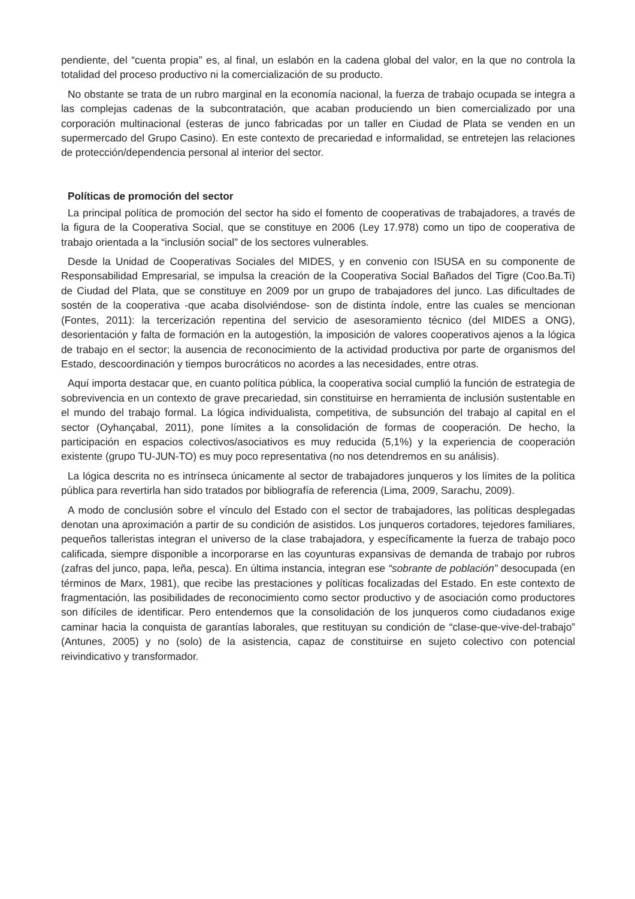pendiente, del “cuenta propia” es, al final, un eslabón en la cadena global del valor, en la que no controla la totalidad del proceso productivo ni la comercialización de su producto.
No obstante se trata de un rubro marginal en la economía nacional, la fuerza de trabajo ocupada se integra a las complejas cadenas de la subcontratación, que acaban produciendo un bien comercializado por una corporación multinacional (esteras de junco fabricadas por un taller en Ciudad de Plata se venden en un supermercado del Grupo Casino). En este contexto de precariedad e informalidad, se entretejen las relaciones de protección/dependencia personal al interior del sector.
Políticas de promoción del sector
La principal política de promoción del sector ha sido el fomento de cooperativas de trabajadores, a través de la figura de la Cooperativa Social, que se constituye en 2006 (Ley 17.978) como un tipo de cooperativa de trabajo orientada a la “inclusión social” de los sectores vulnerables.
Desde la Unidad de Cooperativas Sociales del MIDES, y en convenio con ISUSA en su componente de Responsabilidad Empresarial, se impulsa la creación de la Cooperativa Social Bañados del Tigre (Coo.Ba.Ti) de Ciudad del Plata, que se constituye en 2009 por un grupo de trabajadores del junco. Las dificultades de sostén de la cooperativa -que acaba disolviéndose- son de distinta índole, entre las cuales se mencionan (Fontes, 2011): la tercerización repentina del servicio de asesoramiento técnico (del MIDES a ONG), desorientación y falta de formación en la autogestión, la imposición de valores cooperativos ajenos a la lógica de trabajo en el sector; la ausencia de reconocimiento de la actividad productiva por parte de organismos del Estado, descoordinación y tiempos burocráticos no acordes a las necesidades, entre otras.
Aquí importa destacar que, en cuanto política pública, la cooperativa social cumplió la función de estrategia de sobrevivencia en un contexto de grave precariedad, sin constituirse en herramienta de inclusión sustentable en el mundo del trabajo formal. La lógica individualista, competitiva, de subsunción del trabajo al capital en el sector (Oyhançabal, 2011), pone límites a la consolidación de formas de cooperación. De hecho, la participación en espacios colectivos/asociativos es muy reducida (5,1%) y la experiencia de cooperación existente (grupo TU-JUN-TO) es muy poco representativa (no nos detendremos en su análisis).
La lógica descrita no es intrínseca únicamente al sector de trabajadores junqueros y los límites de la política pública para revertirla han sido tratados por bibliografía de referencia (Lima, 2009, Sarachu, 2009).
A modo de conclusión sobre el vínculo del Estado con el sector de trabajadores, las políticas desplegadas denotan una aproximación a partir de su condición de asistidos. Los junqueros cortadores, tejedores familiares, pequeños talleristas integran el universo de la clase trabajadora, y específicamente la fuerza de trabajo poco calificada, siempre disponible a incorporarse en las coyunturas expansivas de demanda de trabajo por rubros (zafras del junco, papa, leña, pesca). En última instancia, integran ese “sobrante de población” desocupada (en términos de Marx, 1981), que recibe las prestaciones y políticas focalizadas del Estado. En este contexto de fragmentación, las posibilidades de reconocimiento como sector productivo y de asociación como productores son difíciles de identificar. Pero entendemos que la consolidación de los junqueros como ciudadanos exige caminar hacia la conquista de garantías laborales, que restituyan su condición de “clase-que-vive-del-trabajo” (Antunes, 2005) y no (solo) de la asistencia, capaz de constituirse en sujeto colectivo con potencial reivindicativo y transformador.